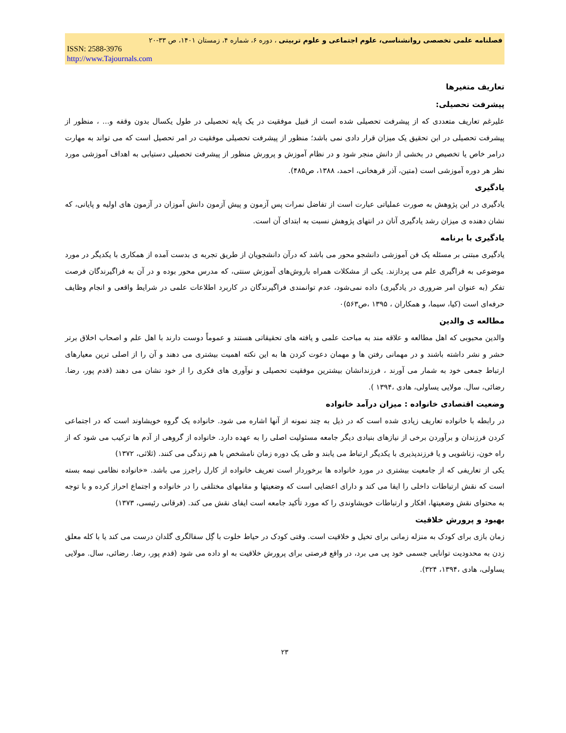فصلنامه علمی تخصصی روانشناسی، علوم اجتماعی و علوم تربیتی ، دوره ۶، شماره ۴، زمستان ۱۴۰۱، ص ۳۳-۲۰
ISSN: 2588-3976
http://www.Tajournals.com
تعاریف متغیرها
پیشرفت تحصیلی:
علیرغم تعاریف متعددی که از پیشرفت تحصیلی شده است از قبیل موفقیت در یک پایه تحصیلی در طول یکسال بدون وقفه و... ، منظور از پیشرفت تحصیلی در ابن تحقیق یک میزان قرار دادی نمی باشد؛ منظور از پیشرفت تحصیلی موفقیت در امر تحصیل است که می تواند به مهارت درامر خاص یا تخصیص در بخشی از دانش منجر شود و در نظام آموزش و پرورش منظور از پیشرفت تحصیلی دستیابی به اهداف آموزشی مورد نظر هر دوره آموزشی است (متین، آذر قرهخانی، احمد، ۱۳۸۸، ص۴۸۵).
یادگیری
یادگیری در این پژوهش به صورت عملیاتی عبارت است از تفاضل نمرات پس آزمون و پیش آزمون دانش آموزان در آزمون های اولیه و پایانی، که نشان دهنده ی میزان رشد یادگیری آنان در انتهای پژوهش نسبت به ابتدای آن است.
یادگیری با برنامه
یادگیری مبتنی بر مسئله یک فن آموزشی دانشجو محور می باشد که درآن دانشجویان از طریق تجربه ی بدست آمده از همکاری با یکدیگر در مورد موضوعی به فراگیری علم می پردازند. یکی از مشکلات همراه باروش‌های آموزش سنتی، که مدرس محور بوده و در آن به فراگیرندگان فرصت تفکر (به عنوان امر ضروری در یادگیری) داده نمی‌شود، عدم توانمندی فراگیرندگان در کاربرد اطلاعات علمی در شرایط واقعی و انجام وظایف حرفه‌ای است (کیا، سیما، و همکاران ، ۱۳۹۵ ،ص۵۶۳)۰
مطالعه ی والدین
والدین محبوبی که اهل مطالعه و علاقه مند به مباحث علمی و یافته های تحقیقاتی هستند و عموماً دوست دارند با اهل علم و اصحاب اخلاق برتر حشر و نشر داشته باشند و در مهمانی رفتن ها و مهمان دعوت کردن ها به این نکته اهمیت بیشتری می دهند و آن را از اصلی ترین معیارهای ارتباط جمعی خود به شمار می آورند ، فرزندانشان بیشترین موفقیت تحصیلی و نوآوری های فکری را از خود نشان می دهند (قدم پور، رضا. رضائی، سال. مولایی یساولی، هادی ،۱۳۹۴ ).
وضعیت اقتصادی خانواده : میزان درآمد خانواده
در رابطه با خانواده تعاریف زیادی شده است که در ذیل به چند نمونه از آنها اشاره می شود. خانواده یک گروه خویشاوند است که در اجتماعی کردن فرزندان و برآوردن برخی از نیازهای بنیادی دیگر جامعه مسئولیت اصلی را به عهده دارد. خانواده از گروهی از آدم ها ترکیب می شود که از راه خون، زناشویی و یا فرزندپذیری با یکدیگر ارتباط می یابند و طی یک دوره زمان نامشخص با هم زندگی می کنند. (ثلاثی، ۱۳۷۲)
یکی از تعاریفی که از جامعیت بیشتری در مورد خانواده ها برخوردار است تعریف خانواده از کارل راجرز می باشد. «خانواده نظامی نیمه بسته است که نقش ارتباطات داخلی را ایفا می کند و دارای اعضایی است که وضعیتها و مقامهای مختلفی را در خانواده و اجتماع احراز کرده و با توجه به محتوای نقش وضعیتها، افکار و ارتباطات خویشاوندی را که مورد تأکید جامعه است ایفای نقش می کند. (فرقانی رئیسی، ۱۳۷۳)
بهبود و پرورش خلاقیت
زمان بازی برای کودک به منزله زمانی برای تخیل و خلاقیت است. وقتی کودک در حیاط خلوت با گِل سفالگری گلدان درست می کند یا با کله معلق زدن به محدودیت توانایی جسمی خود پی می برد، در واقع فرصتی برای پرورش خلاقیت به او داده می شود (قدم پور، رضا. رضائی، سال. مولایی یساولی، هادی ،۱۳۹۴، ۳۲۴).
۲۳